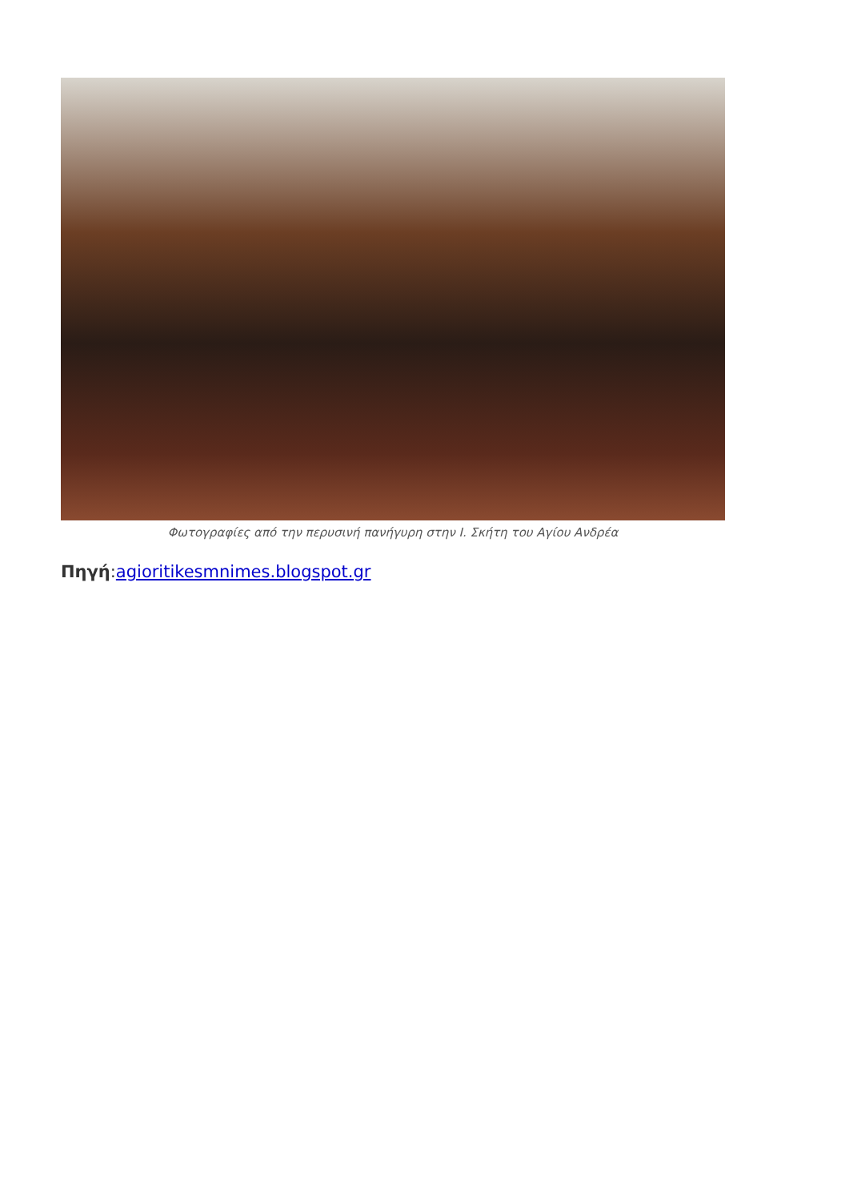Φωτογραφίες από την περυσινή πανήγυρη στην Ι. Σκήτη του Αγίου Ανδρέα
Πηγή:agioritikesmnimes.blogspot.gr